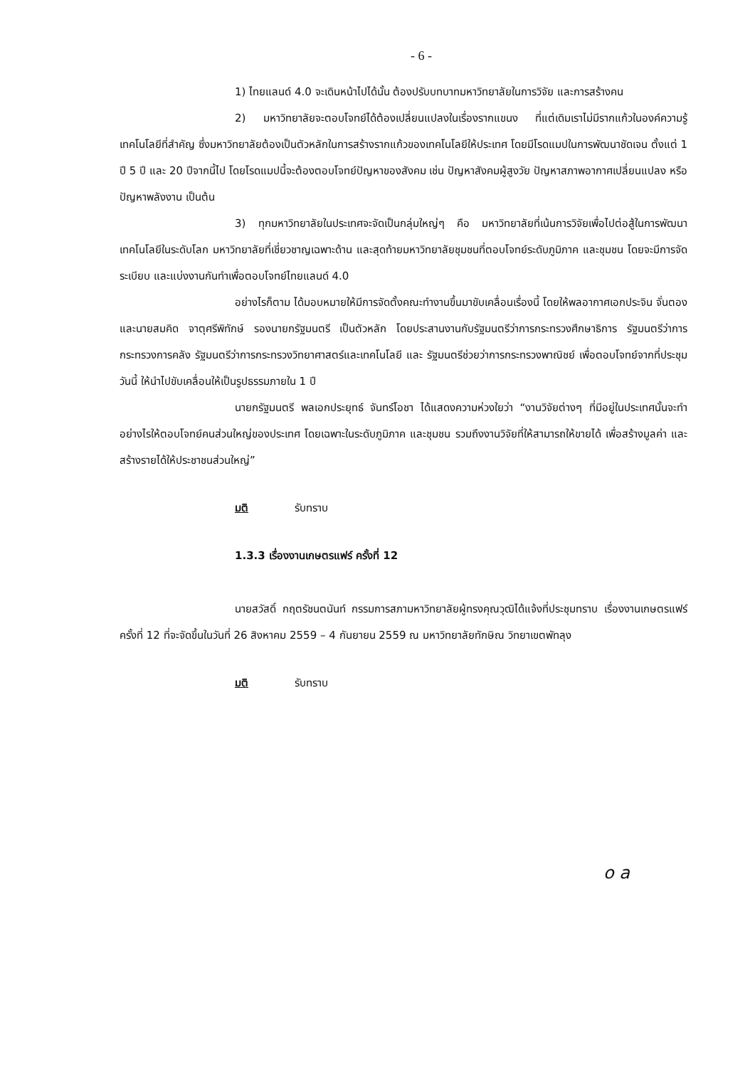- 6 -
1) ไทยแลนด์ 4.0 จะเดินหน้าไปได้นั้น ต้องปรับบทบาทมหาวิทยาลัยในการวิจัย และการสร้างคน
2) มหาวิทยาลัยจะตอบโจทย์ได้ต้องเปลี่ยนแปลงในเรื่องรากแขนง ที่แต่เดิมเราไม่มีรากแก้วในองค์ความรู้เทคโนโลยีที่สำคัญ ซึ่งมหาวิทยาลัยต้องเป็นตัวหลักในการสร้างรากแก้วของเทคโนโลยีให้ประเทศ โดยมีโรดแมปในการพัฒนาชัดเจน ตั้งแต่ 1 ปี 5 ปี และ 20 ปีจากนี้ไป โดยโรดแมปนี้จะต้องตอบโจทย์ปัญหาของสังคม เช่น ปัญหาสังคมผู้สูงวัย ปัญหาสภาพอากาศเปลี่ยนแปลง หรือปัญหาพลังงาน เป็นต้น
3) ทุกมหาวิทยาลัยในประเทศจะจัดเป็นกลุ่มใหญ่ๆ คือ มหาวิทยาลัยที่เน้นการวิจัยเพื่อไปต่อสู้ในการพัฒนาเทคโนโลยีในระดับโลก มหาวิทยาลัยที่เชี่ยวชาญเฉพาะด้าน และสุดท้ายมหาวิทยาลัยชุมชนที่ตอบโจทย์ระดับภูมิภาค และชุมชน โดยจะมีการจัดระเบียบ และแบ่งงานกันทำเพื่อตอบโจทย์ไทยแลนด์ 4.0
อย่างไรก็ตาม ได้มอบหมายให้มีการจัดตั้งคณะทำงานขึ้นมาขับเคลื่อนเรื่องนี้ โดยให้พลอากาศเอกประจิน จั่นตอง และนายสมคิด จาตุศรีพิทักษ์ รองนายกรัฐมนตรี เป็นตัวหลัก โดยประสานงานกับรัฐมนตรีว่าการกระทรวงศึกษาธิการ รัฐมนตรีว่าการกระทรวงการคลัง รัฐมนตรีว่าการกระทรวงวิทยาศาสตร์และเทคโนโลยี และ รัฐมนตรีช่วยว่าการกระทรวงพาณิชย์ เพื่อตอบโจทย์จากที่ประชุมวันนี้ ให้นำไปขับเคลื่อนให้เป็นรูปธรรมภายใน 1 ปี
นายกรัฐมนตรี พลเอกประยุทธ์ จันทร์โอชา ได้แสดงความห่วงใยว่า “งานวิจัยต่างๆ ที่มีอยู่ในประเทศนั้นจะทำอย่างไรให้ตอบโจทย์คนส่วนใหญ่ของประเทศ โดยเฉพาะในระดับภูมิภาค และชุมชน รวมถึงงานวิจัยที่ให้สามารถให้ขายได้ เพื่อสร้างมูลค่า และสร้างรายได้ให้ประชาชนส่วนใหญ่”
มติ รับทราบ
1.3.3 เรื่องงานเกษตรแฟร์ ครั้งที่ 12
นายสวัสดิ์ กฤตรัชนตนันท์ กรรมการสภามหาวิทยาลัยผู้ทรงคุณวุฒิได้แจ้งที่ประชุมทราบ เรื่องงานเกษตรแฟร์ ครั้งที่ 12 ที่จะจัดขึ้นในวันที่ 26 สิงหาคม 2559 – 4 กันยายน 2559 ณ มหาวิทยาลัยทักษิณ วิทยาเขตพัทลุง
มติ รับทราบ
o a